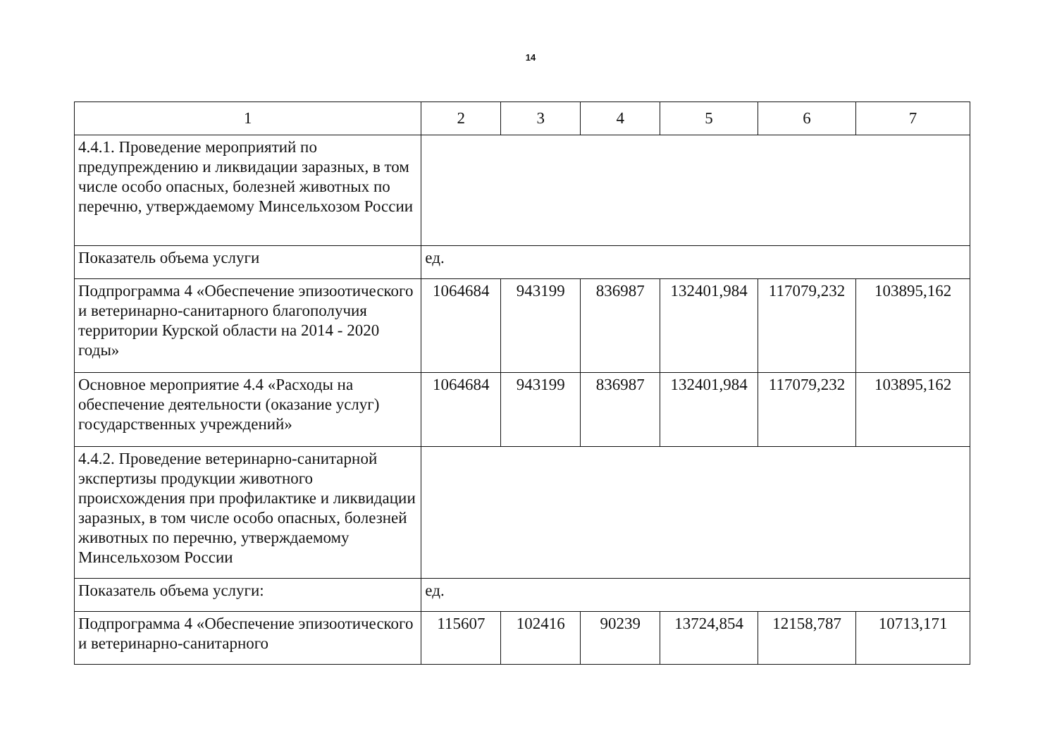14
| 1 | 2 | 3 | 4 | 5 | 6 | 7 |
| 4.4.1. Проведение мероприятий по предупреждению и ликвидации заразных, в том числе особо опасных, болезней животных по перечню, утверждаемому Минсельхозом России | | | | | | |
| Показатель объема услуги | ед. | | | | | |
| Подпрограмма 4 «Обеспечение эпизоотического и ветеринарно-санитарного благополучия территории Курской области на 2014 - 2020 годы» | 1064684 | 943199 | 836987 | 132401,984 | 117079,232 | 103895,162 |
| Основное мероприятие 4.4 «Расходы на обеспечение деятельности (оказание услуг) государственных учреждений» | 1064684 | 943199 | 836987 | 132401,984 | 117079,232 | 103895,162 |
| 4.4.2. Проведение ветеринарно-санитарной экспертизы продукции животного происхождения при профилактике и ликвидации заразных, в том числе особо опасных, болезней животных по перечню, утверждаемому Минсельхозом России | | | | | | |
| Показатель объема услуги: | ед. | | | | | |
| Подпрограмма 4 «Обеспечение эпизоотического и ветеринарно-санитарного | 115607 | 102416 | 90239 | 13724,854 | 12158,787 | 10713,171 |